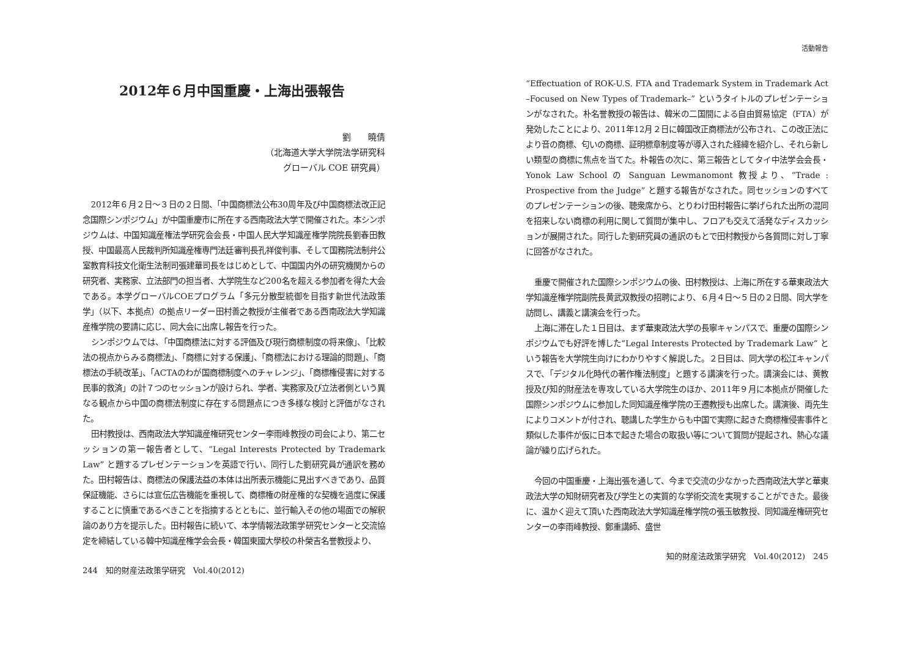2012年６月中国重慶・上海出張報告
劉　　曉倩
（北海道大学大学院法学研究科
グローバル COE 研究員）
2012年６月２日～３日の２日間、「中国商標法公布30周年及び中国商標法改正記念国際シンポジウム」が中国重慶市に所在する西南政法大学で開催された。本シンポジウムは、中国知識産権法学研究会会長・中国人民大学知識産権学院院長劉春田教授、中国最高人民裁判所知識産権専門法廷審判長孔祥俊判事、そして国務院法制弁公室教育科技文化衛生法制司張建華司長をはじめとして、中国国内外の研究機関からの研究者、実務家、立法部門の担当者、大学院生など200名を超える参加者を得た大会である。本学グローバルCOEプログラム「多元分散型統御を目指す新世代法政策学」（以下、本拠点）の拠点リーダー田村善之教授が主催者である西南政法大学知識産権学院の要請に応じ、同大会に出席し報告を行った。
シンポジウムでは、「中国商標法に対する評価及び現行商標制度の将来像」、「比較法の視点からみる商標法」、「商標に対する保護」、「商標法における理論的問題」、「商標法の手続改革」、「ACTAのわが国商標制度へのチャレンジ」、「商標権侵害に対する民事的救済」の計７つのセッションが設けられ、学者、実務家及び立法者側という異なる観点から中国の商標法制度に存在する問題点につき多様な検討と評価がなされた。
田村教授は、西南政法大学知識産権研究センター李雨峰教授の司会により、第二セッションの第一報告者として、“Legal Interests Protected by Trademark Law” と題するプレゼンテーションを英語で行い、同行した劉研究員が通訳を務めた。田村報告は、商標法の保護法益の本体は出所表示機能に見出すべきであり、品質保証機能、さらには宣伝広告機能を重視して、商標権の財産権的な契機を過度に保護することに慎重であるべきことを指摘するとともに、並行輸入その他の場面での解釈論のあり方を提示した。田村報告に続いて、本学情報法政策学研究センターと交流協定を締結している韓中知識産権学会会長・韓国東國大學校の朴榮吉名誉教授より、
244　知的財産法政策学研究　Vol.40(2012)
活動報告
“Effectuation of ROK-U.S. FTA and Trademark System in Trademark Act –Focused on New Types of Trademark–” というタイトルのプレゼンテーションがなされた。朴名誉教授の報告は、韓米の二国間による自由貿易協定（FTA）が発効したことにより、2011年12月２日に韓国改正商標法が公布され、この改正法により音の商標、匂いの商標、証明標章制度等が導入された経緯を紹介し、それら新しい類型の商標に焦点を当てた。朴報告の次に、第三報告としてタイ中法学会会長・Yonok Law School の Sanguan Lewmanomont 教授より、“Trade : Prospective from the Judge” と題する報告がなされた。同セッションのすべてのプレゼンテーションの後、聴衆席から、とりわけ田村報告に挙げられた出所の混同を招来しない商標の利用に関して質問が集中し、フロアも交えて活発なディスカッションが展開された。同行した劉研究員の通訳のもとで田村教授から各質問に対し丁寧に回答がなされた。
重慶で開催された国際シンポジウムの後、田村教授は、上海に所在する華東政法大学知識産権学院副院長黄武双教授の招聘により、６月４日～５日の２日間、同大学を訪問し、講義と講演会を行った。
上海に滞在した１日目は、まず華東政法大学の長寧キャンパスで、重慶の国際シンポジウムでも好評を博した“Legal Interests Protected by Trademark Law” という報告を大学院生向けにわかりやすく解説した。２日目は、同大学の松江キャンパスで、「デジタル化時代の著作権法制度」と題する講演を行った。講演会には、黄教授及び知的財産法を専攻している大学院生のほか、2011年９月に本拠点が開催した国際シンポジウムに参加した同知識産権学院の王遷教授も出席した。講演後、両先生によりコメントが付され、聴講した学生からも中国で実際に起きた商標権侵害事件と類似した事件が仮に日本で起きた場合の取扱い等について質問が提起され、熱心な議論が繰り広げられた。
今回の中国重慶・上海出張を通して、今まで交流の少なかった西南政法大学と華東政法大学の知財研究者及び学生との実質的な学術交流を実現することができた。最後に、温かく迎えて頂いた西南政法大学知識産権学院の張玉敏教授、同知識産権研究センターの李雨峰教授、鄭重講師、盛世
知的財産法政策学研究　Vol.40(2012)　245